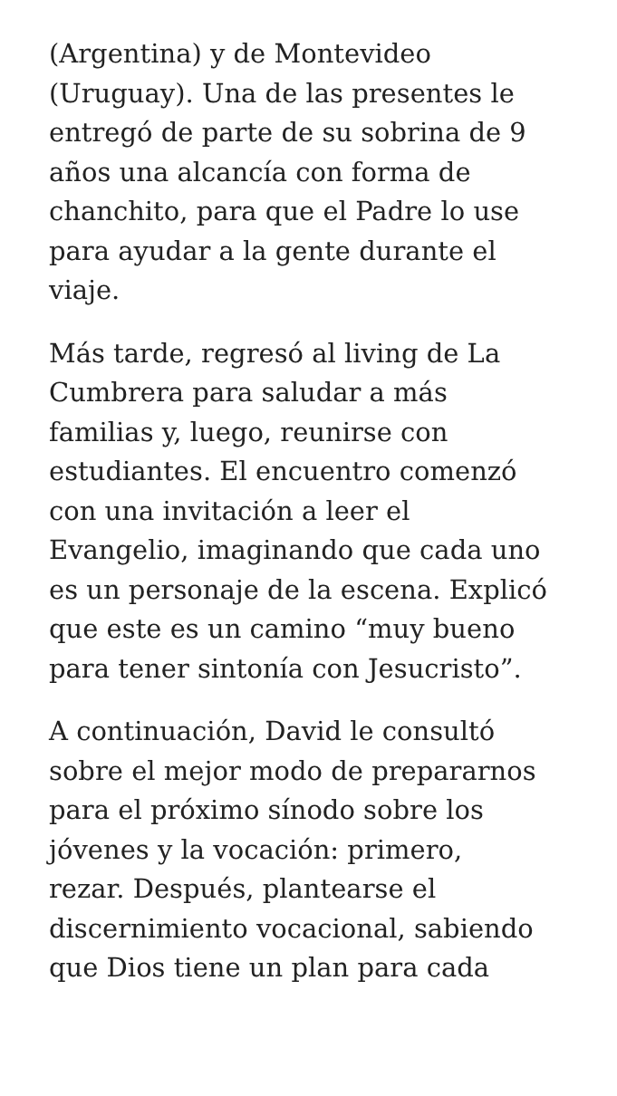(Argentina) y de Montevideo
(Uruguay). Una de las presentes le
entregó de parte de su sobrina de 9
años una alcancía con forma de
chanchito, para que el Padre lo use
para ayudar a la gente durante el
viaje.
Más tarde, regresó al living de La
Cumbrera para saludar a más
familias y, luego, reunirse con
estudiantes. El encuentro comenzó
con una invitación a leer el
Evangelio, imaginando que cada uno
es un personaje de la escena. Explicó
que este es un camino “muy bueno
para tener sintonía con Jesucristo”.
A continuación, David le consultó
sobre el mejor modo de prepararnos
para el próximo sínodo sobre los
jóvenes y la vocación: primero,
rezar. Después, plantearse el
discernimiento vocacional, sabiendo
que Dios tiene un plan para cada